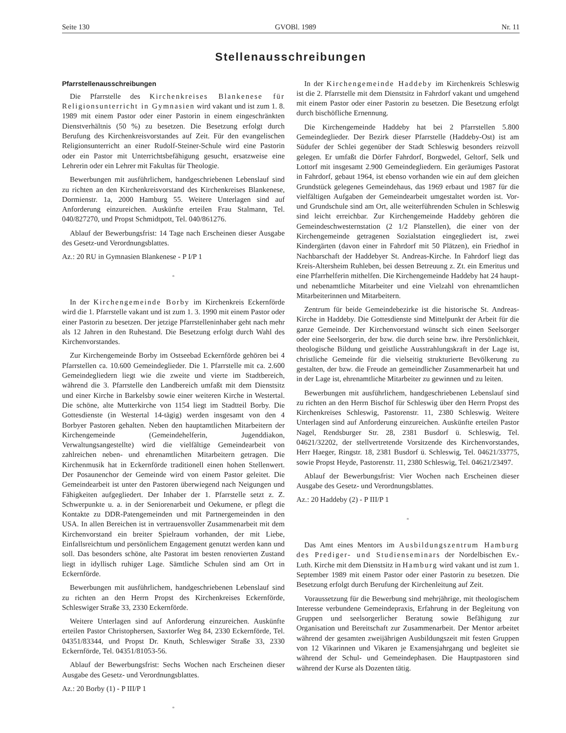Seite 130 GVOBl. 1989 Nr. 11
Stellenausschreibungen
Pfarrstellenausschreibungen
Die Pfarrstelle des Kirchenkreises Blankenese für Religionsunterricht in Gymnasien wird vakant und ist zum 1. 8. 1989 mit einem Pastor oder einer Pastorin in einem eingeschränkten Dienstverhältnis (50 %) zu besetzen. Die Besetzung erfolgt durch Berufung des Kirchenkreisvorstandes auf Zeit. Für den evangelischen Religionsunterricht an einer Rudolf-Steiner-Schule wird eine Pastorin oder ein Pastor mit Unterrichtsbefähigung gesucht, ersatzweise eine Lehrerin oder ein Lehrer mit Fakultas für Theologie.
Bewerbungen mit ausführlichem, handgeschriebenen Lebenslauf sind zu richten an den Kirchenkreisvorstand des Kirchenkreises Blankenese, Dormienstr. 1a, 2000 Hamburg 55. Weitere Unterlagen sind auf Anforderung einzureichen. Auskünfte erteilen Frau Stalmann, Tel. 040/827270, und Propst Schmidtpott, Tel. 040/861276.
Ablauf der Bewerbungsfrist: 14 Tage nach Erscheinen dieser Ausgabe des Gesetz-und Verordnungsblattes.
Az.: 20 RU in Gymnasien Blankenese - P I/P 1
*
In der Kirchengemeinde Borby im Kirchenkreis Eckernförde wird die 1. Pfarrstelle vakant und ist zum 1. 3. 1990 mit einem Pastor oder einer Pastorin zu besetzen. Der jetzige Pfarrstelleninhaber geht nach mehr als 12 Jahren in den Ruhestand. Die Besetzung erfolgt durch Wahl des Kirchenvorstandes.
Zur Kirchengemeinde Borby im Ostseebad Eckernförde gehören bei 4 Pfarrstellen ca. 10.600 Gemeindeglieder. Die 1. Pfarrstelle mit ca. 2.600 Gemeindegliedern liegt wie die zweite und vierte im Stadtbereich, während die 3. Pfarrstelle den Landbereich umfaßt mit dem Dienstsitz und einer Kirche in Barkelsby sowie einer weiteren Kirche in Westertal. Die schöne, alte Mutterkirche von 1154 liegt im Stadtteil Borby. Die Gottesdienste (in Westertal 14-tägig) werden insgesamt von den 4 Borbyer Pastoren gehalten. Neben den hauptamtlichen Mitarbeitern der Kirchengemeinde (Gemeindehelferin, Jugenddiakon, Verwaltungsangestellte) wird die vielfältige Gemeindearbeit von zahlreichen neben- und ehrenamtlichen Mitarbeitern getragen. Die Kirchenmusik hat in Eckernförde traditionell einen hohen Stellenwert. Der Posaunenchor der Gemeinde wird von einem Pastor geleitet. Die Gemeindearbeit ist unter den Pastoren überwiegend nach Neigungen und Fähigkeiten aufgegliedert. Der Inhaber der 1. Pfarrstelle setzt z. Z. Schwerpunkte u. a. in der Seniorenarbeit und Oekumene, er pflegt die Kontakte zu DDR-Patengemeinden und mit Partnergemeinden in den USA. In allen Bereichen ist in vertrauensvoller Zusammenarbeit mit dem Kirchenvorstand ein breiter Spielraum vorhanden, der mit Liebe, Einfallsreichtum und persönlichem Engagement genutzt werden kann und soll. Das besonders schöne, alte Pastorat im besten renovierten Zustand liegt in idyllisch ruhiger Lage. Sämtliche Schulen sind am Ort in Eckernförde.
Bewerbungen mit ausführlichem, handgeschriebenen Lebenslauf sind zu richten an den Herrn Propst des Kirchenkreises Eckernförde, Schleswiger Straße 33, 2330 Eckernförde.
Weitere Unterlagen sind auf Anforderung einzureichen. Auskünfte erteilen Pastor Christophersen, Saxtorfer Weg 84, 2330 Eckernförde, Tel. 04351/83344, und Propst Dr. Knuth, Schleswiger Straße 33, 2330 Eckernförde, Tel. 04351/81053-56.
Ablauf der Bewerbungsfrist: Sechs Wochen nach Erscheinen dieser Ausgabe des Gesetz- und Verordnungsblattes.
Az.: 20 Borby (1) - P III/P 1
*
In der Kirchengemeinde Haddeby im Kirchenkreis Schleswig ist die 2. Pfarrstelle mit dem Dienstsitz in Fahrdorf vakant und umgehend mit einem Pastor oder einer Pastorin zu besetzen. Die Besetzung erfolgt durch bischöfliche Ernennung.
Die Kirchengemeinde Haddeby hat bei 2 Pfarrstellen 5.800 Gemeindeglieder. Der Bezirk dieser Pfarrstelle (Haddeby-Ost) ist am Südufer der Schlei gegenüber der Stadt Schleswig besonders reizvoll gelegen. Er umfaßt die Dörfer Fahrdorf, Borgwedel, Geltorf, Selk und Lottorf mit insgesamt 2.900 Gemeindegliedern. Ein geräumiges Pastorat in Fahrdorf, gebaut 1964, ist ebenso vorhanden wie ein auf dem gleichen Grundstück gelegenes Gemeindehaus, das 1969 erbaut und 1987 für die vielfältigen Aufgaben der Gemeindearbeit umgestaltet worden ist. Vor- und Grundschule sind am Ort, alle weiterführenden Schulen in Schleswig sind leicht erreichbar. Zur Kirchengemeinde Haddeby gehören die Gemeindeschwesternstation (2 1/2 Planstellen), die einer von der Kirchengemeinde getragenen Sozialstation eingegliedert ist, zwei Kindergärten (davon einer in Fahrdorf mit 50 Plätzen), ein Friedhof in Nachbarschaft der Haddebyer St. Andreas-Kirche. In Fahrdorf liegt das Kreis-Altersheim Ruhleben, bei dessen Betreuung z. Zt. ein Emeritus und eine Pfarrhelferin mithelfen. Die Kirchengemeinde Haddeby hat 24 haupt- und nebenamtliche Mitarbeiter und eine Vielzahl von ehrenamtlichen Mitarbeiterinnen und Mitarbeitern.
Zentrum für beide Gemeindebezirke ist die historische St. Andreas-Kirche in Haddeby. Die Gottesdienste sind Mittelpunkt der Arbeit für die ganze Gemeinde. Der Kirchenvorstand wünscht sich einen Seelsorger oder eine Seelsorgerin, der bzw. die durch seine bzw. ihre Persönlichkeit, theologische Bildung und geistliche Ausstrahlungskraft in der Lage ist, christliche Gemeinde für die vielseitig strukturierte Bevölkerung zu gestalten, der bzw. die Freude an gemeindlicher Zusammenarbeit hat und in der Lage ist, ehrenamtliche Mitarbeiter zu gewinnen und zu leiten.
Bewerbungen mit ausführlichem, handgeschriebenen Lebenslauf sind zu richten an den Herrn Bischof für Schleswig über den Herrn Propst des Kirchenkreises Schleswig, Pastorenstr. 11, 2380 Schleswig. Weitere Unterlagen sind auf Anforderung einzureichen. Auskünfte erteilen Pastor Nagel, Rendsburger Str. 28, 2381 Busdorf ü. Schleswig, Tel. 04621/32202, der stellvertretende Vorsitzende des Kirchenvorstandes, Herr Haeger, Ringstr. 18, 2381 Busdorf ü. Schleswig, Tel. 04621/33775, sowie Propst Heyde, Pastorenstr. 11, 2380 Schleswig, Tel. 04621/23497.
Ablauf der Bewerbungsfrist: Vier Wochen nach Erscheinen dieser Ausgabe des Gesetz- und Verordnungsblattes.
Az.: 20 Haddeby (2) - P III/P 1
*
Das Amt eines Mentors im Ausbildungszentrum Hamburg des Prediger- und Studienseminars der Nordelbischen Ev.-Luth. Kirche mit dem Dienstsitz in Hamburg wird vakant und ist zum 1. September 1989 mit einem Pastor oder einer Pastorin zu besetzen. Die Besetzung erfolgt durch Berufung der Kirchenleitung auf Zeit.
Voraussetzung für die Bewerbung sind mehrjährige, mit theologischem Interesse verbundene Gemeindepraxis, Erfahrung in der Begleitung von Gruppen und seelsorgerlicher Beratung sowie Befähigung zur Organisation und Bereitschaft zur Zusammenarbeit. Der Mentor arbeitet während der gesamten zweijährigen Ausbildungszeit mit festen Gruppen von 12 Vikarinnen und Vikaren je Examensjahrgang und begleitet sie während der Schul- und Gemeindephasen. Die Hauptpastoren sind während der Kurse als Dozenten tätig.